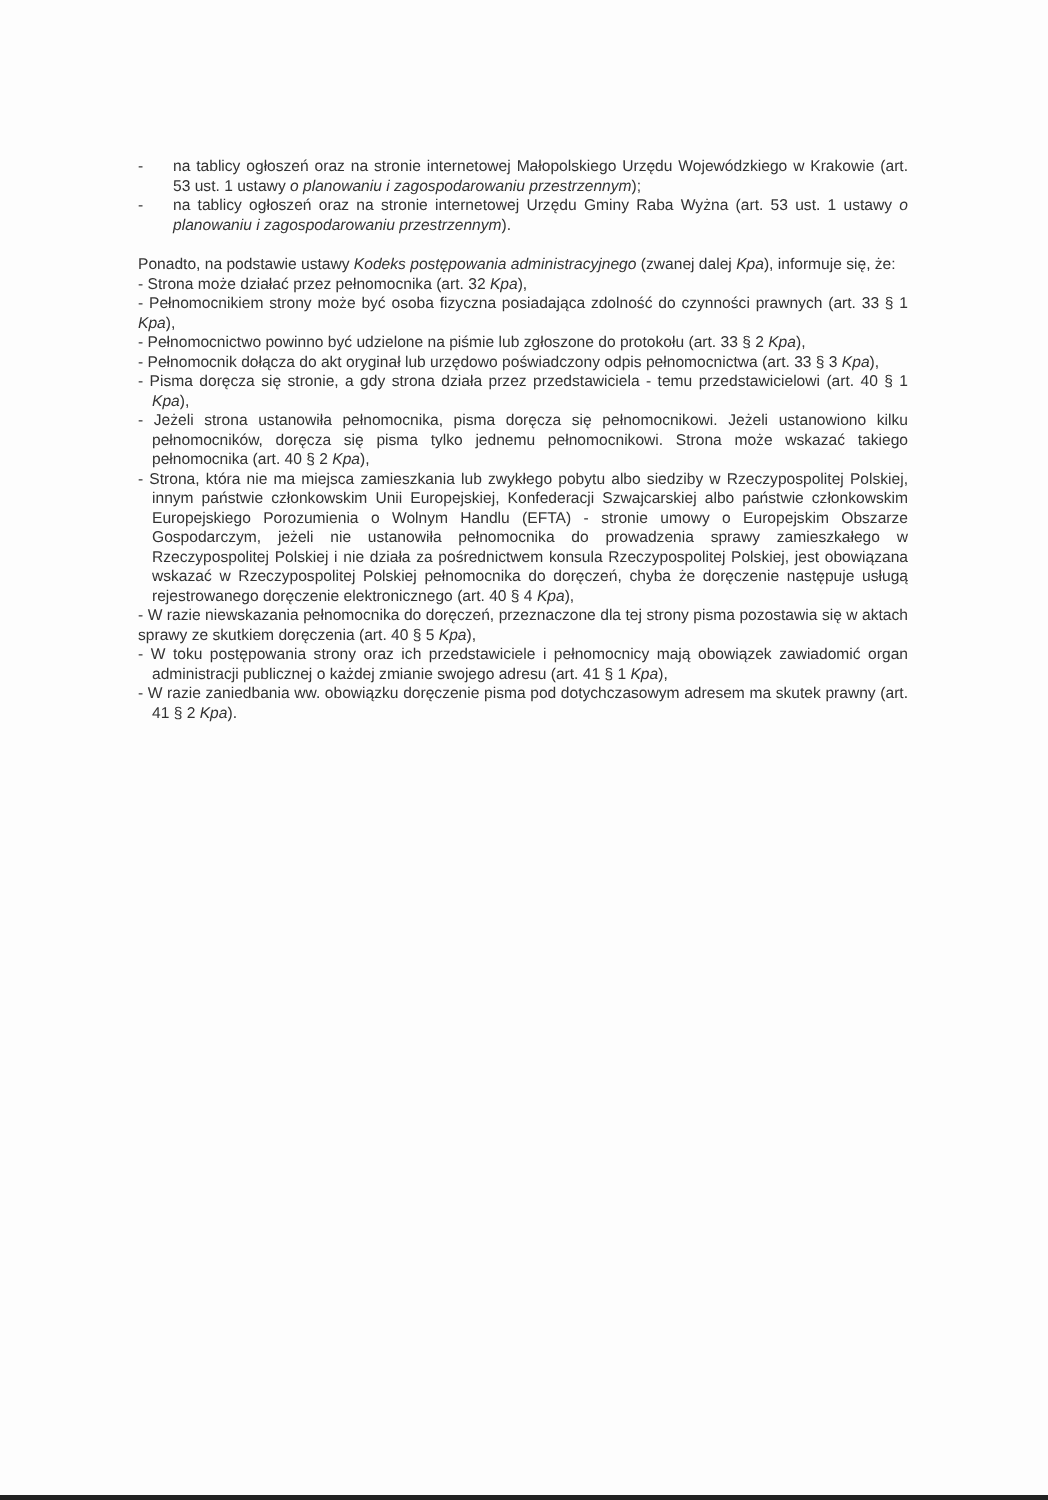- na tablicy ogłoszeń oraz na stronie internetowej Małopolskiego Urzędu Wojewódzkiego w Krakowie (art. 53 ust. 1 ustawy o planowaniu i zagospodarowaniu przestrzennym);
- na tablicy ogłoszeń oraz na stronie internetowej Urzędu Gminy Raba Wyżna (art. 53 ust. 1 ustawy o planowaniu i zagospodarowaniu przestrzennym).
Ponadto, na podstawie ustawy Kodeks postępowania administracyjnego (zwanej dalej Kpa), informuje się, że:
- Strona może działać przez pełnomocnika (art. 32 Kpa),
- Pełnomocnikiem strony może być osoba fizyczna posiadająca zdolność do czynności prawnych (art. 33 § 1 Kpa),
- Pełnomocnictwo powinno być udzielone na piśmie lub zgłoszone do protokołu (art. 33 § 2 Kpa),
- Pełnomocnik dołącza do akt oryginał lub urzędowo poświadczony odpis pełnomocnictwa (art. 33 § 3 Kpa),
- Pisma doręcza się stronie, a gdy strona działa przez przedstawiciela - temu przedstawicielowi (art. 40 § 1 Kpa),
- Jeżeli strona ustanowiła pełnomocnika, pisma doręcza się pełnomocnikowi. Jeżeli ustanowiono kilku pełnomocników, doręcza się pisma tylko jednemu pełnomocnikowi. Strona może wskazać takiego pełnomocnika (art. 40 § 2 Kpa),
- Strona, która nie ma miejsca zamieszkania lub zwykłego pobytu albo siedziby w Rzeczypospolitej Polskiej, innym państwie członkowskim Unii Europejskiej, Konfederacji Szwajcarskiej albo państwie członkowskim Europejskiego Porozumienia o Wolnym Handlu (EFTA) - stronie umowy o Europejskim Obszarze Gospodarczym, jeżeli nie ustanowiła pełnomocnika do prowadzenia sprawy zamieszkałego w Rzeczypospolitej Polskiej i nie działa za pośrednictwem konsula Rzeczypospolitej Polskiej, jest obowiązana wskazać w Rzeczypospolitej Polskiej pełnomocnika do doręczeń, chyba że doręczenie następuje usługą rejestrowanego doręczenie elektronicznego (art. 40 § 4 Kpa),
- W razie niewskazania pełnomocnika do doręczeń, przeznaczone dla tej strony pisma pozostawia się w aktach sprawy ze skutkiem doręczenia (art. 40 § 5 Kpa),
- W toku postępowania strony oraz ich przedstawiciele i pełnomocnicy mają obowiązek zawiadomić organ administracji publicznej o każdej zmianie swojego adresu (art. 41 § 1 Kpa),
- W razie zaniedbania ww. obowiązku doręczenie pisma pod dotychczasowym adresem ma skutek prawny (art. 41 § 2 Kpa).